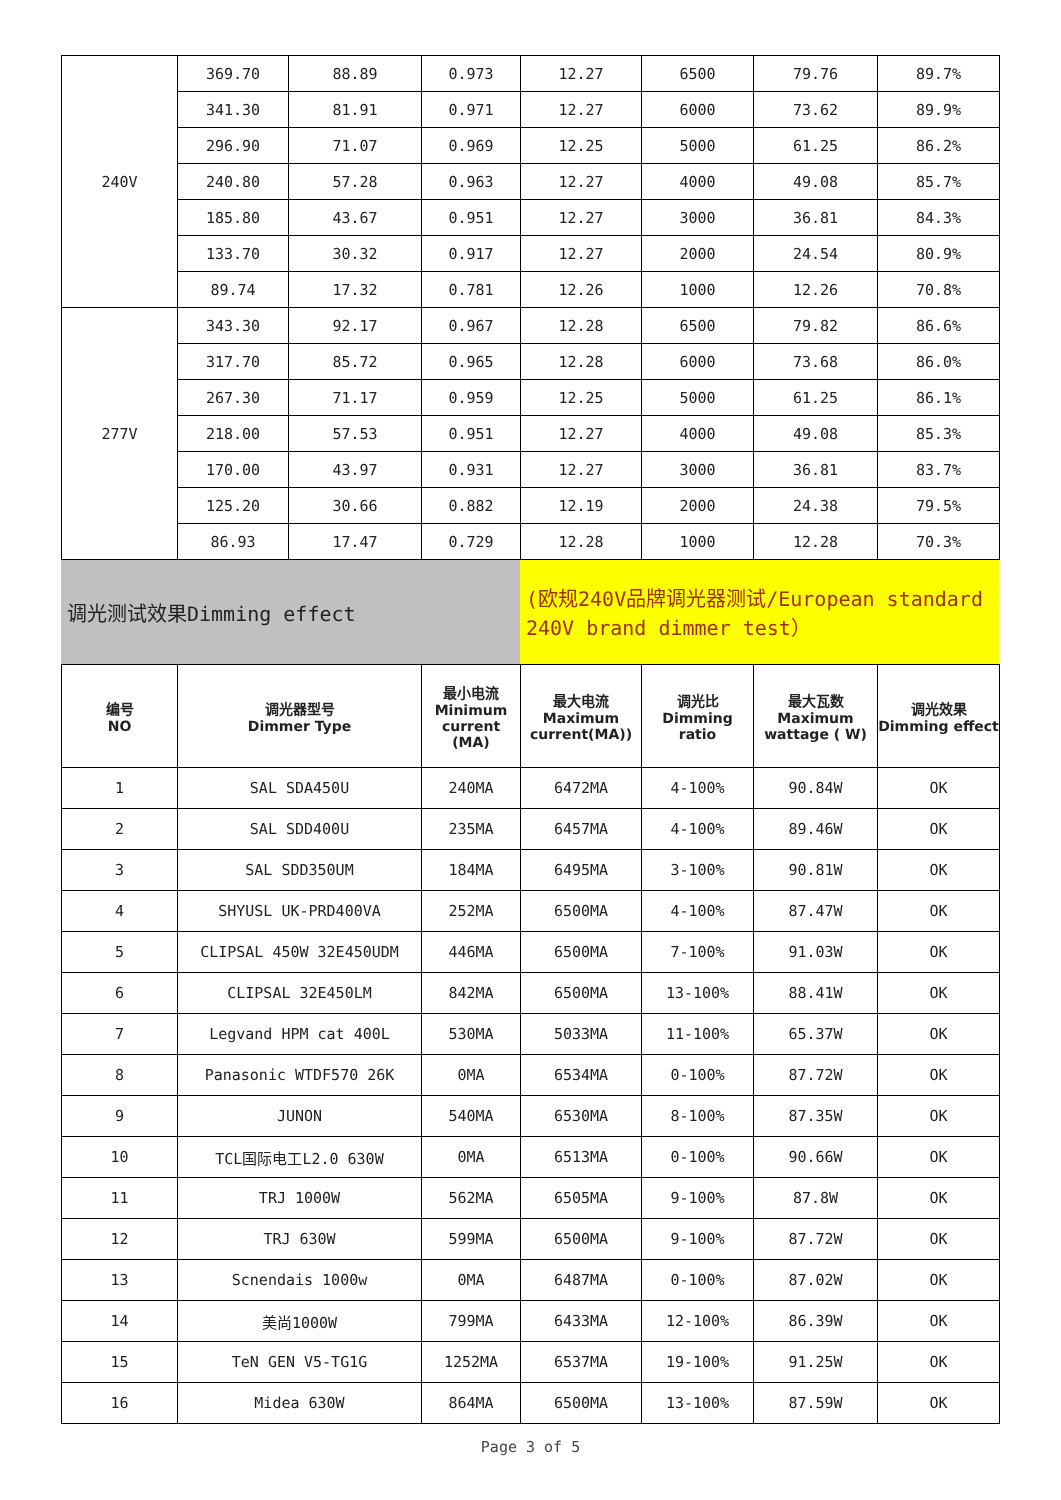| 240V | 369.70 | 88.89 | 0.973 | 12.27 | 6500 | 79.76 | 89.7% |
| | 341.30 | 81.91 | 0.971 | 12.27 | 6000 | 73.62 | 89.9% |
| | 296.90 | 71.07 | 0.969 | 12.25 | 5000 | 61.25 | 86.2% |
| | 240.80 | 57.28 | 0.963 | 12.27 | 4000 | 49.08 | 85.7% |
| | 185.80 | 43.67 | 0.951 | 12.27 | 3000 | 36.81 | 84.3% |
| | 133.70 | 30.32 | 0.917 | 12.27 | 2000 | 24.54 | 80.9% |
| | 89.74 | 17.32 | 0.781 | 12.26 | 1000 | 12.26 | 70.8% |
| 277V | 343.30 | 92.17 | 0.967 | 12.28 | 6500 | 79.82 | 86.6% |
| | 317.70 | 85.72 | 0.965 | 12.28 | 6000 | 73.68 | 86.0% |
| | 267.30 | 71.17 | 0.959 | 12.25 | 5000 | 61.25 | 86.1% |
| | 218.00 | 57.53 | 0.951 | 12.27 | 4000 | 49.08 | 85.3% |
| | 170.00 | 43.97 | 0.931 | 12.27 | 3000 | 36.81 | 83.7% |
| | 125.20 | 30.66 | 0.882 | 12.19 | 2000 | 24.38 | 79.5% |
| | 86.93 | 17.47 | 0.729 | 12.28 | 1000 | 12.28 | 70.3% |
| 调光测试效果Dimming effect | (欧规240V品牌调光器测试/European standard 240V brand dimmer test） |
| 编号 NO | 调光器型号 Dimmer Type | 最小电流 Minimum current (MA) | 最大电流 Maximum current(MA)) | 调光比 Dimming ratio | 最大瓦数 Maximum wattage ( W) | 调光效果 Dimming effect |
| --- | --- | --- | --- | --- | --- | --- |
| 1 | SAL SDA450U | 240MA | 6472MA | 4-100% | 90.84W | OK |
| 2 | SAL SDD400U | 235MA | 6457MA | 4-100% | 89.46W | OK |
| 3 | SAL SDD350UM | 184MA | 6495MA | 3-100% | 90.81W | OK |
| 4 | SHYUSL UK-PRD400VA | 252MA | 6500MA | 4-100% | 87.47W | OK |
| 5 | CLIPSAL 450W 32E450UDM | 446MA | 6500MA | 7-100% | 91.03W | OK |
| 6 | CLIPSAL 32E450LM | 842MA | 6500MA | 13-100% | 88.41W | OK |
| 7 | Legvand HPM cat 400L | 530MA | 5033MA | 11-100% | 65.37W | OK |
| 8 | Panasonic WTDF570 26K | 0MA | 6534MA | 0-100% | 87.72W | OK |
| 9 | JUNON | 540MA | 6530MA | 8-100% | 87.35W | OK |
| 10 | TCL国际电工L2.0 630W | 0MA | 6513MA | 0-100% | 90.66W | OK |
| 11 | TRJ 1000W | 562MA | 6505MA | 9-100% | 87.8W | OK |
| 12 | TRJ 630W | 599MA | 6500MA | 9-100% | 87.72W | OK |
| 13 | Scnendais 1000w | 0MA | 6487MA | 0-100% | 87.02W | OK |
| 14 | 美尚1000W | 799MA | 6433MA | 12-100% | 86.39W | OK |
| 15 | TeN GEN V5-TG1G | 1252MA | 6537MA | 19-100% | 91.25W | OK |
| 16 | Midea 630W | 864MA | 6500MA | 13-100% | 87.59W | OK |
Page 3 of 5